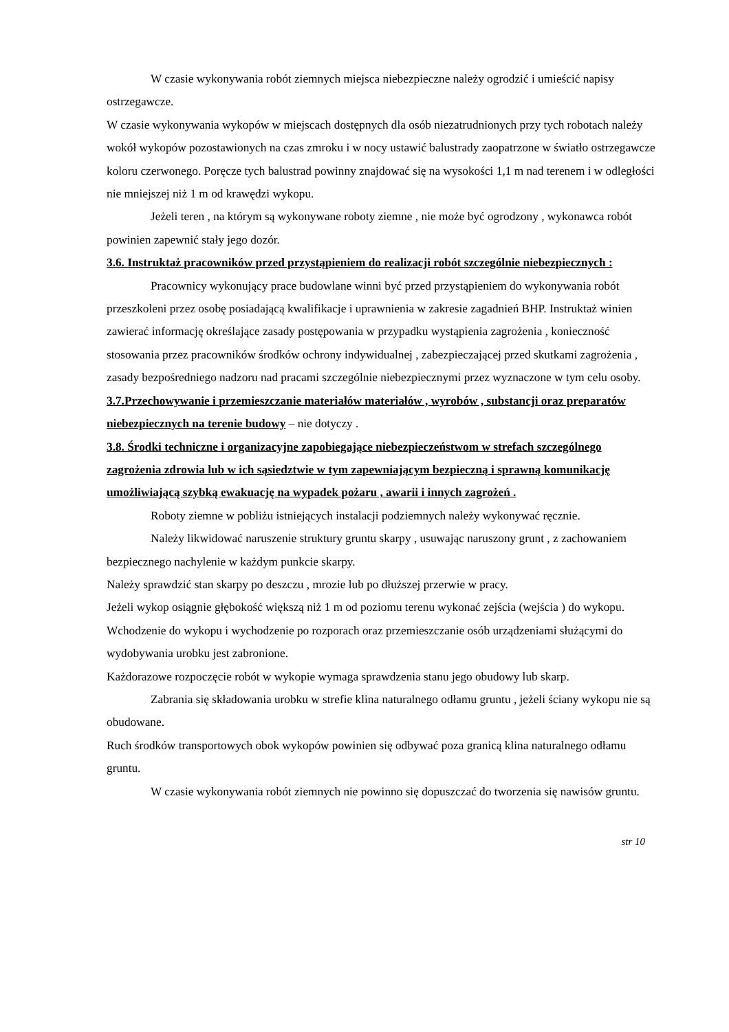W czasie wykonywania robót ziemnych miejsca niebezpieczne należy ogrodzić i umieścić napisy ostrzegawcze.
W czasie wykonywania wykopów w miejscach dostępnych dla osób niezatrudnionych przy tych robotach należy wokół wykopów pozostawionych na czas zmroku i w nocy ustawić balustrady zaopatrzone w światło ostrzegawcze koloru czerwonego. Poręcze tych balustrad powinny znajdować się na wysokości 1,1 m nad terenem i w odległości nie mniejszej niż 1 m od krawędzi wykopu.
Jeżeli teren , na którym są wykonywane roboty ziemne , nie może być ogrodzony , wykonawca robót powinien zapewnić stały jego dozór.
3.6. Instruktaż pracowników przed przystąpieniem do realizacji robót szczególnie niebezpiecznych :
Pracownicy wykonujący prace budowlane winni być przed przystąpieniem do wykonywania robót przeszkoleni przez osobę posiadającą kwalifikacje i uprawnienia w zakresie zagadnień BHP. Instruktaż winien zawierać informację określające zasady postępowania w przypadku wystąpienia zagrożenia , konieczność stosowania przez pracowników środków ochrony indywidualnej , zabezpieczającej przed skutkami zagrożenia , zasady bezpośredniego nadzoru nad pracami szczególnie niebezpiecznymi przez wyznaczone w tym celu osoby.
3.7.Przechowywanie i przemieszczanie materiałów materiałów , wyrobów , substancji oraz preparatów niebezpiecznych na terenie budowy – nie dotyczy .
3.8. Środki techniczne i organizacyjne zapobiegające niebezpieczeństwom w strefach szczególnego zagrożenia zdrowia lub w ich sąsiedztwie w tym zapewniającym bezpieczną i sprawną komunikację umożliwiającą szybką ewakuację na wypadek pożaru , awarii i innych zagrożeń .
Roboty ziemne w pobliżu istniejących instalacji podziemnych należy wykonywać ręcznie.
Należy likwidować naruszenie struktury gruntu skarpy , usuwając naruszony grunt , z zachowaniem bezpiecznego nachylenie w każdym punkcie skarpy.
Należy sprawdzić stan skarpy po deszczu , mrozie lub po dłuższej przerwie w pracy.
Jeżeli wykop osiągnie głębokość większą niż 1 m od poziomu terenu wykonać zejścia (wejścia ) do wykopu.
Wchodzenie do wykopu i wychodzenie po rozporach oraz przemieszczanie osób urządzeniami służącymi do wydobywania urobku jest zabronione.
Każdorazowe rozpoczęcie robót w wykopie wymaga sprawdzenia stanu jego obudowy lub skarp.
Zabrania się składowania urobku w strefie klina naturalnego odłamu gruntu , jeżeli ściany wykopu nie są obudowane.
Ruch środków transportowych obok wykopów powinien się odbywać poza granicą klina naturalnego odłamu gruntu.
W czasie wykonywania robót ziemnych nie powinno się dopuszczać do tworzenia się nawisów gruntu.
str 10